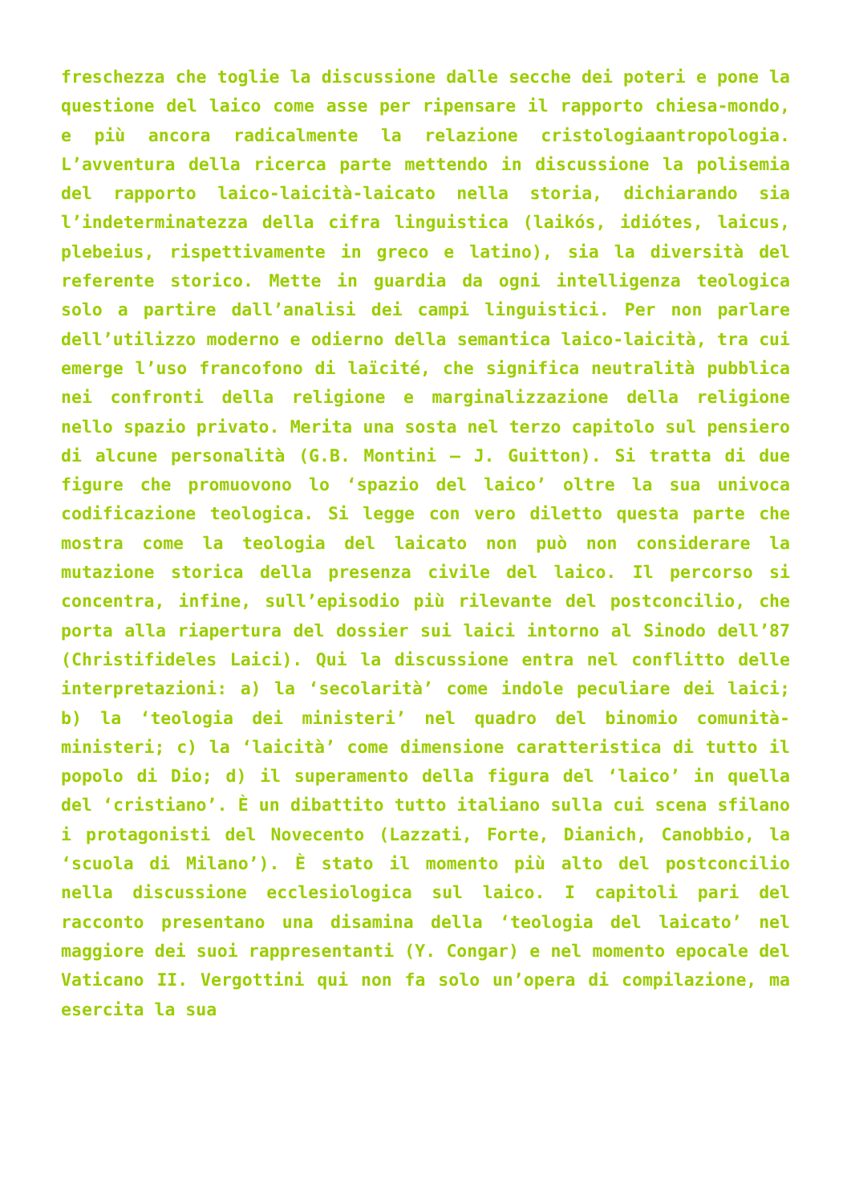freschezza che toglie la discussione dalle secche dei poteri e pone la questione del laico come asse per ripensare il rapporto chiesa-mondo, e più ancora radicalmente la relazione cristologiaantropologia. L’avventura della ricerca parte mettendo in discussione la polisemia del rapporto laico-laicità-laicato nella storia, dichiarando sia l’indeterminatezza della cifra linguistica (laikós, idiótes, laicus, plebeius, rispettivamente in greco e latino), sia la diversità del referente storico. Mette in guardia da ogni intelligenza teologica solo a partire dall’analisi dei campi linguistici. Per non parlare dell’utilizzo moderno e odierno della semantica laico-laicità, tra cui emerge l’uso francofono di laïcité, che significa neutralità pubblica nei confronti della religione e marginalizzazione della religione nello spazio privato. Merita una sosta nel terzo capitolo sul pensiero di alcune personalità (G.B. Montini – J. Guitton). Si tratta di due figure che promuovono lo ‘spazio del laico’ oltre la sua univoca codificazione teologica. Si legge con vero diletto questa parte che mostra come la teologia del laicato non può non considerare la mutazione storica della presenza civile del laico. Il percorso si concentra, infine, sull’episodio più rilevante del postconcilio, che porta alla riapertura del dossier sui laici intorno al Sinodo dell’87 (Christifideles Laici). Qui la discussione entra nel conflitto delle interpretazioni: a) la ‘secolarità’ come indole peculiare dei laici; b) la ‘teologia dei ministeri’ nel quadro del binomio comunità- ministeri; c) la ‘laicità’ come dimensione caratteristica di tutto il popolo di Dio; d) il superamento della figura del ‘laico’ in quella del ‘cristiano’. È un dibattito tutto italiano sulla cui scena sfilano i protagonisti del Novecento (Lazzati, Forte, Dianich, Canobbio, la ‘scuola di Milano’). È stato il momento più alto del postconcilio nella discussione ecclesiologica sul laico. I capitoli pari del racconto presentano una disamina della ‘teologia del laicato’ nel maggiore dei suoi rappresentanti (Y. Congar) e nel momento epocale del Vaticano II. Vergottini qui non fa solo un’opera di compilazione, ma esercita la sua